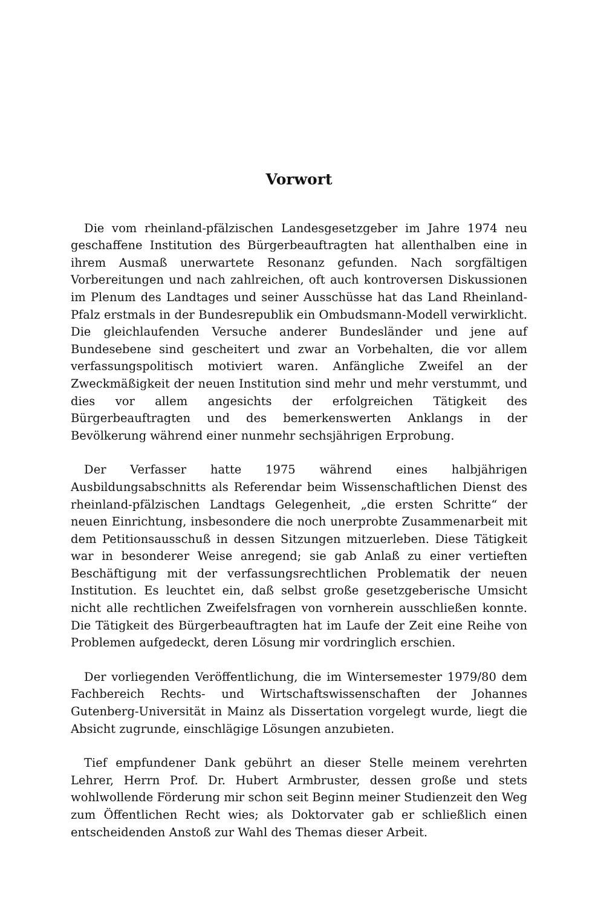Vorwort
Die vom rheinland-pfälzischen Landesgesetzgeber im Jahre 1974 neu geschaffene Institution des Bürgerbeauftragten hat allenthalben eine in ihrem Ausmaß unerwartete Resonanz gefunden. Nach sorgfältigen Vorbereitungen und nach zahlreichen, oft auch kontroversen Diskussionen im Plenum des Landtages und seiner Ausschüsse hat das Land Rheinland-Pfalz erstmals in der Bundesrepublik ein Ombudsmann-Modell verwirklicht. Die gleichlaufenden Versuche anderer Bundesländer und jene auf Bundesebene sind gescheitert und zwar an Vorbehalten, die vor allem verfassungspolitisch motiviert waren. Anfängliche Zweifel an der Zweckmäßigkeit der neuen Institution sind mehr und mehr verstummt, und dies vor allem angesichts der erfolgreichen Tätigkeit des Bürgerbeauftragten und des bemerkenswerten Anklangs in der Bevölkerung während einer nunmehr sechsjährigen Erprobung.
Der Verfasser hatte 1975 während eines halbjährigen Ausbildungsabschnitts als Referendar beim Wissenschaftlichen Dienst des rheinland-pfälzischen Landtags Gelegenheit, „die ersten Schritte“ der neuen Einrichtung, insbesondere die noch unerprobte Zusammenarbeit mit dem Petitionsausschuß in dessen Sitzungen mitzuerleben. Diese Tätigkeit war in besonderer Weise anregend; sie gab Anlaß zu einer vertieften Beschäftigung mit der verfassungsrechtlichen Problematik der neuen Institution. Es leuchtet ein, daß selbst große gesetzgeberische Umsicht nicht alle rechtlichen Zweifelsfragen von vornherein ausschließen konnte. Die Tätigkeit des Bürgerbeauftragten hat im Laufe der Zeit eine Reihe von Problemen aufgedeckt, deren Lösung mir vordringlich erschien.
Der vorliegenden Veröffentlichung, die im Wintersemester 1979/80 dem Fachbereich Rechts- und Wirtschaftswissenschaften der Johannes Gutenberg-Universität in Mainz als Dissertation vorgelegt wurde, liegt die Absicht zugrunde, einschlägige Lösungen anzubieten.
Tief empfundener Dank gebührt an dieser Stelle meinem verehrten Lehrer, Herrn Prof. Dr. Hubert Armbruster, dessen große und stets wohlwollende Förderung mir schon seit Beginn meiner Studienzeit den Weg zum Öffentlichen Recht wies; als Doktorvater gab er schließlich einen entscheidenden Anstoß zur Wahl des Themas dieser Arbeit.